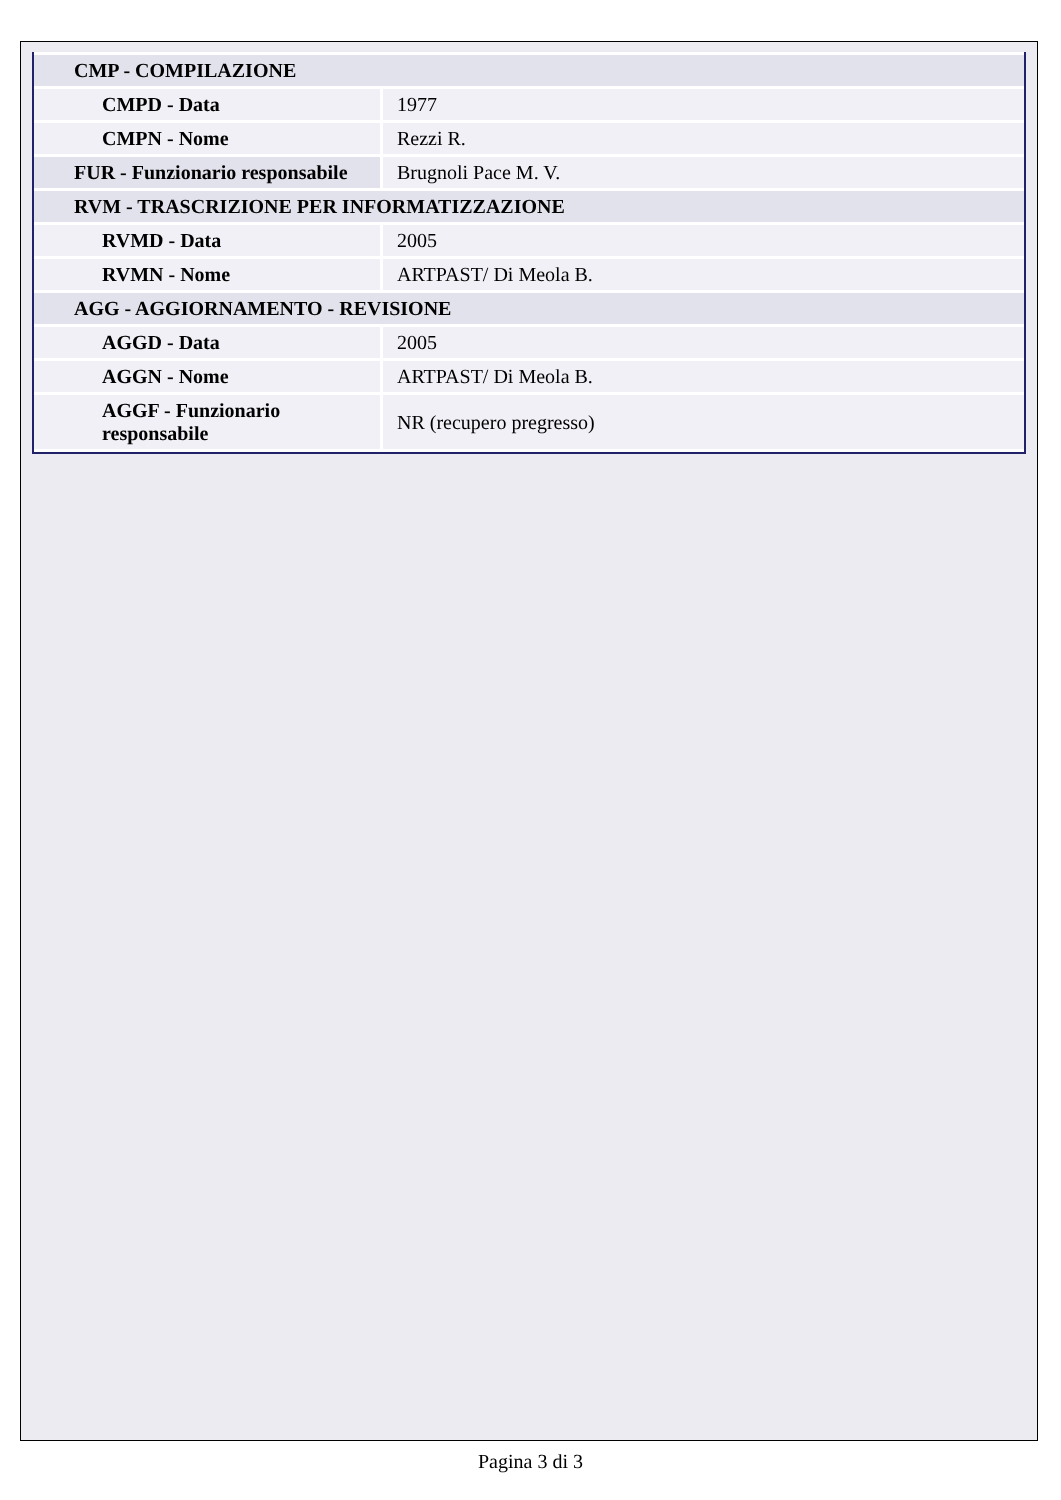| CMP - COMPILAZIONE | |
| CMPD - Data | 1977 |
| CMPN - Nome | Rezzi R. |
| FUR - Funzionario responsabile | Brugnoli Pace M. V. |
| RVM - TRASCRIZIONE PER INFORMATIZZAZIONE | |
| RVMD - Data | 2005 |
| RVMN - Nome | ARTPAST/ Di Meola B. |
| AGG - AGGIORNAMENTO - REVISIONE | |
| AGGD - Data | 2005 |
| AGGN - Nome | ARTPAST/ Di Meola B. |
| AGGF - Funzionario responsabile | NR (recupero pregresso) |
Pagina 3 di 3